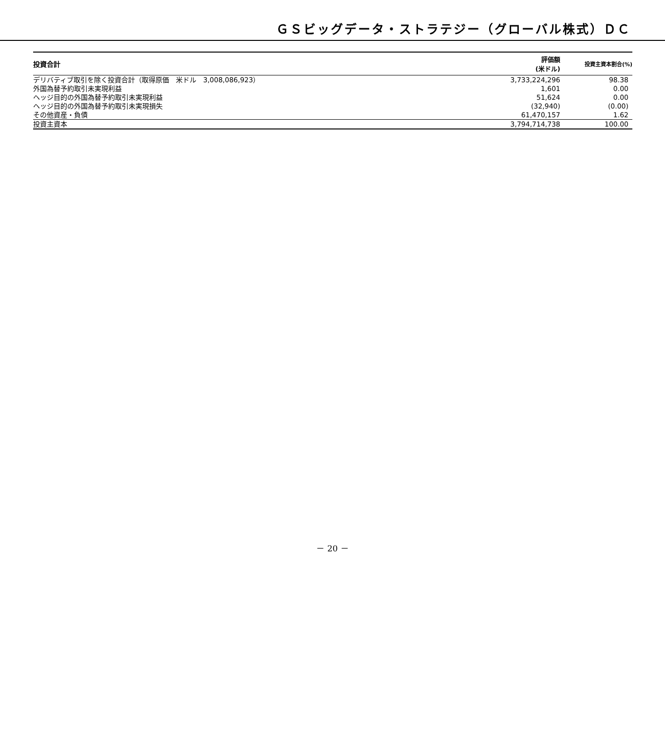ＧＳビッグデータ・ストラテジー（グローバル株式）ＤＣ
| 投資合計 | 評価額 (米ドル) | 投資主資本割合(%) |
| --- | --- | --- |
| デリバティブ取引を除く投資合計（取得原価 米ドル 3,008,086,923） | 3,733,224,296 | 98.38 |
| 外国為替予約取引未実現利益 | 1,601 | 0.00 |
| ヘッジ目的の外国為替予約取引未実現利益 | 51,624 | 0.00 |
| ヘッジ目的の外国為替予約取引未実現損失 | (32,940) | (0.00) |
| その他資産・負債 | 61,470,157 | 1.62 |
| 投資主資本 | 3,794,714,738 | 100.00 |
－ 20 －